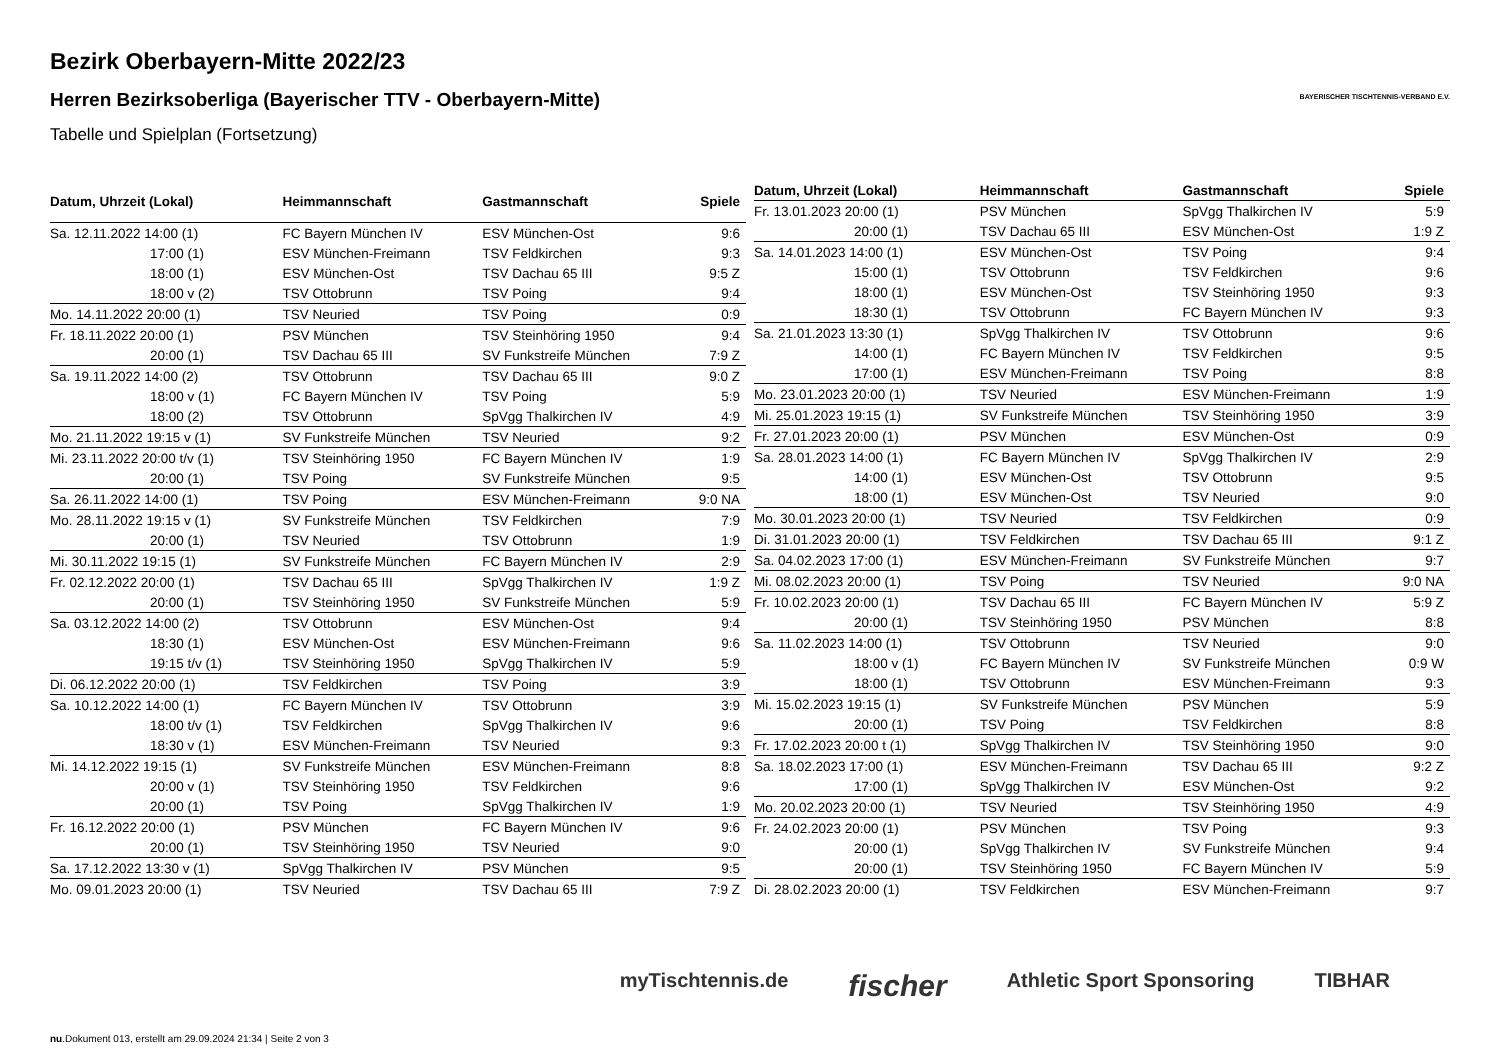BAYERISCHER TISCHTENNIS-VERBAND E.V.
Bezirk Oberbayern-Mitte 2022/23
Herren Bezirksoberliga (Bayerischer TTV - Oberbayern-Mitte)
Tabelle und Spielplan (Fortsetzung)
| Datum, Uhrzeit (Lokal) | Heimmannschaft | Gastmannschaft | Spiele |
| --- | --- | --- | --- |
| Sa. 12.11.2022 14:00 (1) | FC Bayern München IV | ESV München-Ost | 9:6 |
| 17:00 (1) | ESV München-Freimann | TSV Feldkirchen | 9:3 |
| 18:00 (1) | ESV München-Ost | TSV Dachau 65 III | 9:5 Z |
| 18:00 v (2) | TSV Ottobrunn | TSV Poing | 9:4 |
| Mo. 14.11.2022 20:00 (1) | TSV Neuried | TSV Poing | 0:9 |
| Fr. 18.11.2022 20:00 (1) | PSV München | TSV Steinhöring 1950 | 9:4 |
| 20:00 (1) | TSV Dachau 65 III | SV Funkstreife München | 7:9 Z |
| Sa. 19.11.2022 14:00 (2) | TSV Ottobrunn | TSV Dachau 65 III | 9:0 Z |
| 18:00 v (1) | FC Bayern München IV | TSV Poing | 5:9 |
| 18:00 (2) | TSV Ottobrunn | SpVgg Thalkirchen IV | 4:9 |
| Mo. 21.11.2022 19:15 v (1) | SV Funkstreife München | TSV Neuried | 9:2 |
| Mi. 23.11.2022 20:00 t/v (1) | TSV Steinhöring 1950 | FC Bayern München IV | 1:9 |
| 20:00 (1) | TSV Poing | SV Funkstreife München | 9:5 |
| Sa. 26.11.2022 14:00 (1) | TSV Poing | ESV München-Freimann | 9:0 NA |
| Mo. 28.11.2022 19:15 v (1) | SV Funkstreife München | TSV Feldkirchen | 7:9 |
| 20:00 (1) | TSV Neuried | TSV Ottobrunn | 1:9 |
| Mi. 30.11.2022 19:15 (1) | SV Funkstreife München | FC Bayern München IV | 2:9 |
| Fr. 02.12.2022 20:00 (1) | TSV Dachau 65 III | SpVgg Thalkirchen IV | 1:9 Z |
| 20:00 (1) | TSV Steinhöring 1950 | SV Funkstreife München | 5:9 |
| Sa. 03.12.2022 14:00 (2) | TSV Ottobrunn | ESV München-Ost | 9:4 |
| 18:30 (1) | ESV München-Ost | ESV München-Freimann | 9:6 |
| 19:15 t/v (1) | TSV Steinhöring 1950 | SpVgg Thalkirchen IV | 5:9 |
| Di. 06.12.2022 20:00 (1) | TSV Feldkirchen | TSV Poing | 3:9 |
| Sa. 10.12.2022 14:00 (1) | FC Bayern München IV | TSV Ottobrunn | 3:9 |
| 18:00 t/v (1) | TSV Feldkirchen | SpVgg Thalkirchen IV | 9:6 |
| 18:30 v (1) | ESV München-Freimann | TSV Neuried | 9:3 |
| Mi. 14.12.2022 19:15 (1) | SV Funkstreife München | ESV München-Freimann | 8:8 |
| 20:00 v (1) | TSV Steinhöring 1950 | TSV Feldkirchen | 9:6 |
| 20:00 (1) | TSV Poing | SpVgg Thalkirchen IV | 1:9 |
| Fr. 16.12.2022 20:00 (1) | PSV München | FC Bayern München IV | 9:6 |
| 20:00 (1) | TSV Steinhöring 1950 | TSV Neuried | 9:0 |
| Sa. 17.12.2022 13:30 v (1) | SpVgg Thalkirchen IV | PSV München | 9:5 |
| Mo. 09.01.2023 20:00 (1) | TSV Neuried | TSV Dachau 65 III | 7:9 Z |
| Datum, Uhrzeit (Lokal) | Heimmannschaft | Gastmannschaft | Spiele |
| --- | --- | --- | --- |
| Fr. 13.01.2023 20:00 (1) | PSV München | SpVgg Thalkirchen IV | 5:9 |
| 20:00 (1) | TSV Dachau 65 III | ESV München-Ost | 1:9 Z |
| Sa. 14.01.2023 14:00 (1) | ESV München-Ost | TSV Poing | 9:4 |
| 15:00 (1) | TSV Ottobrunn | TSV Feldkirchen | 9:6 |
| 18:00 (1) | ESV München-Ost | TSV Steinhöring 1950 | 9:3 |
| 18:30 (1) | TSV Ottobrunn | FC Bayern München IV | 9:3 |
| Sa. 21.01.2023 13:30 (1) | SpVgg Thalkirchen IV | TSV Ottobrunn | 9:6 |
| 14:00 (1) | FC Bayern München IV | TSV Feldkirchen | 9:5 |
| 17:00 (1) | ESV München-Freimann | TSV Poing | 8:8 |
| Mo. 23.01.2023 20:00 (1) | TSV Neuried | ESV München-Freimann | 1:9 |
| Mi. 25.01.2023 19:15 (1) | SV Funkstreife München | TSV Steinhöring 1950 | 3:9 |
| Fr. 27.01.2023 20:00 (1) | PSV München | ESV München-Ost | 0:9 |
| Sa. 28.01.2023 14:00 (1) | FC Bayern München IV | SpVgg Thalkirchen IV | 2:9 |
| 14:00 (1) | ESV München-Ost | TSV Ottobrunn | 9:5 |
| 18:00 (1) | ESV München-Ost | TSV Neuried | 9:0 |
| Mo. 30.01.2023 20:00 (1) | TSV Neuried | TSV Feldkirchen | 0:9 |
| Di. 31.01.2023 20:00 (1) | TSV Feldkirchen | TSV Dachau 65 III | 9:1 Z |
| Sa. 04.02.2023 17:00 (1) | ESV München-Freimann | SV Funkstreife München | 9:7 |
| Mi. 08.02.2023 20:00 (1) | TSV Poing | TSV Neuried | 9:0 NA |
| Fr. 10.02.2023 20:00 (1) | TSV Dachau 65 III | FC Bayern München IV | 5:9 Z |
| 20:00 (1) | TSV Steinhöring 1950 | PSV München | 8:8 |
| Sa. 11.02.2023 14:00 (1) | TSV Ottobrunn | TSV Neuried | 9:0 |
| 18:00 v (1) | FC Bayern München IV | SV Funkstreife München | 0:9 W |
| 18:00 (1) | TSV Ottobrunn | ESV München-Freimann | 9:3 |
| Mi. 15.02.2023 19:15 (1) | SV Funkstreife München | PSV München | 5:9 |
| 20:00 (1) | TSV Poing | TSV Feldkirchen | 8:8 |
| Fr. 17.02.2023 20:00 t (1) | SpVgg Thalkirchen IV | TSV Steinhöring 1950 | 9:0 |
| Sa. 18.02.2023 17:00 (1) | ESV München-Freimann | TSV Dachau 65 III | 9:2 Z |
| 17:00 (1) | SpVgg Thalkirchen IV | ESV München-Ost | 9:2 |
| Mo. 20.02.2023 20:00 (1) | TSV Neuried | TSV Steinhöring 1950 | 4:9 |
| Fr. 24.02.2023 20:00 (1) | PSV München | TSV Poing | 9:3 |
| 20:00 (1) | SpVgg Thalkirchen IV | SV Funkstreife München | 9:4 |
| 20:00 (1) | TSV Steinhöring 1950 | FC Bayern München IV | 5:9 |
| Di. 28.02.2023 20:00 (1) | TSV Feldkirchen | ESV München-Freimann | 9:7 |
myTischtennis.de fischer Athletic Sport Sponsoring TIBHAR
nu.Dokument 013, erstellt am 29.09.2024 21:34 | Seite 2 von 3